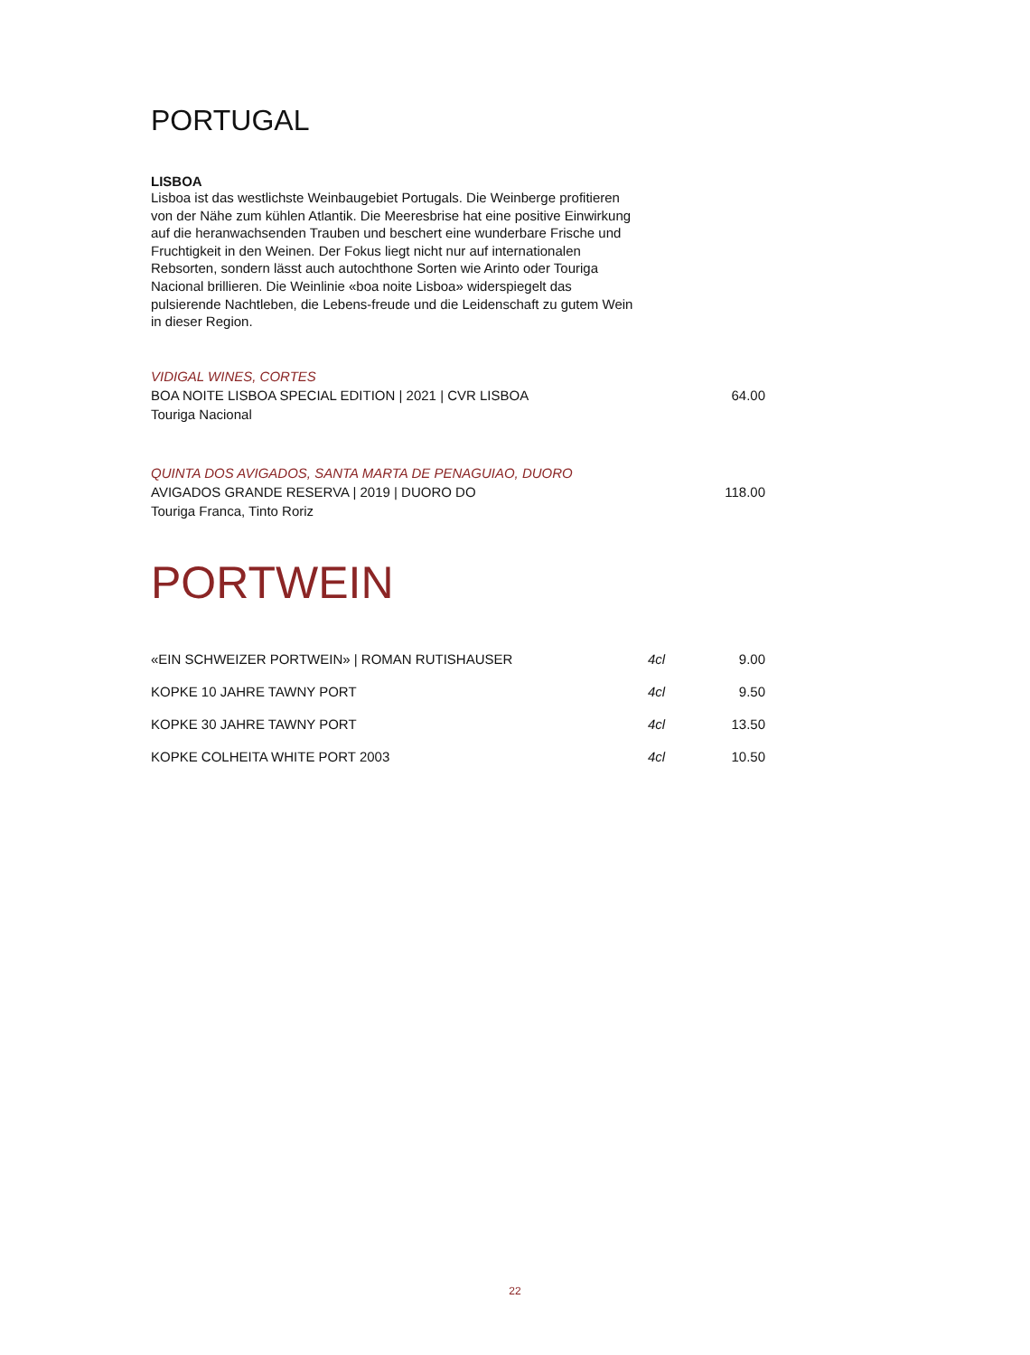PORTUGAL
LISBOA
Lisboa ist das westlichste Weinbaugebiet Portugals. Die Weinberge profitieren von der Nähe zum kühlen Atlantik. Die Meeresbrise hat eine positive Einwirkung auf die heranwachsenden Trauben und beschert eine wunderbare Frische und Fruchtigkeit in den Weinen. Der Fokus liegt nicht nur auf internationalen Rebsorten, sondern lässt auch autochthone Sorten wie Arinto oder Touriga Nacional brillieren. Die Weinlinie «boa noite Lisboa» widerspiegelt das pulsierende Nachtleben, die Lebens-freude und die Leidenschaft zu gutem Wein in dieser Region.
| VIDIGAL WINES, CORTES | |
| BOA NOITE LISBOA SPECIAL EDITION / 2021 / CVR LISBOA | 64.00 |
| Touriga Nacional | |
| QUINTA DOS AVIGADOS, SANTA MARTA DE PENAGUIAO, DUORO | |
| AVIGADOS GRANDE RESERVA / 2019 / DUORO DO | 118.00 |
| Touriga Franca, Tinto Roriz | |
PORTWEIN
| «EIN SCHWEIZER PORTWEIN» / ROMAN RUTISHAUSER | 4cl | 9.00 |
| KOPKE 10 JAHRE TAWNY PORT | 4cl | 9.50 |
| KOPKE 30 JAHRE TAWNY PORT | 4cl | 13.50 |
| KOPKE COLHEITA WHITE PORT 2003 | 4cl | 10.50 |
22